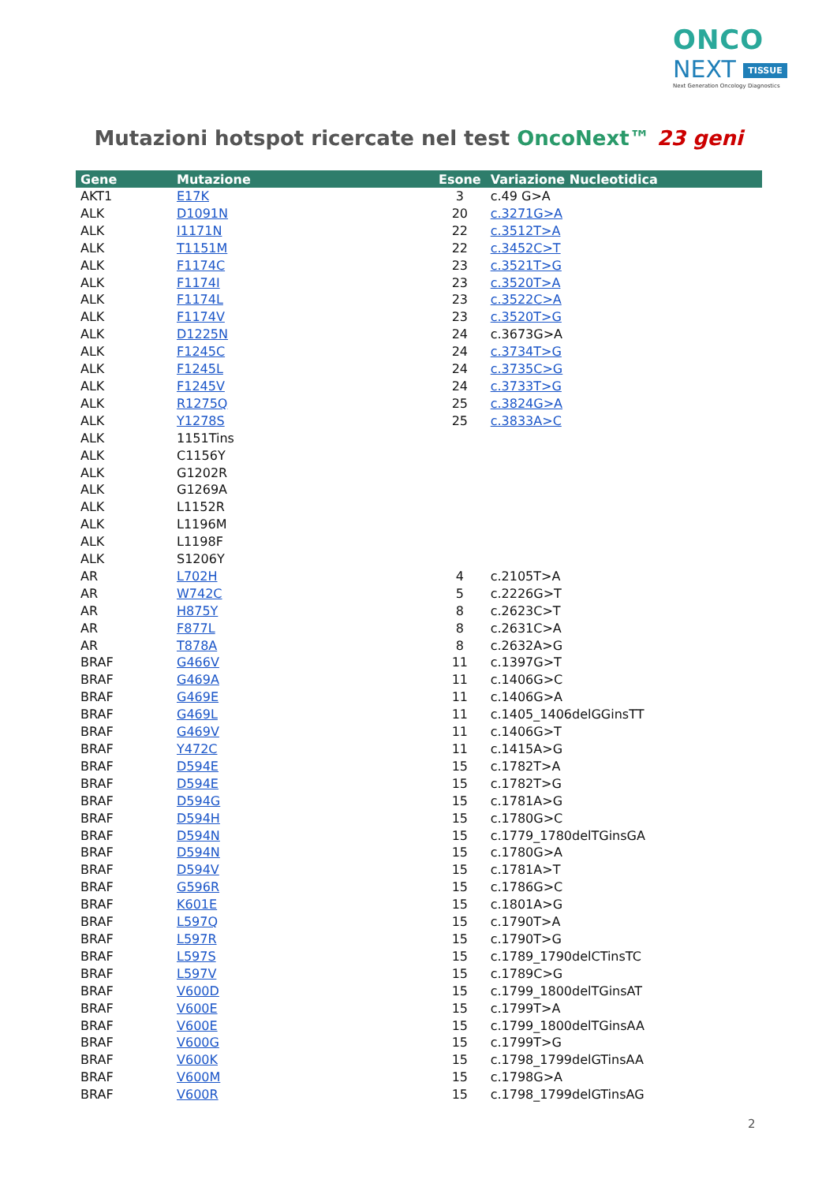ONCO
NEXT TISSUE
Next Generation Oncology Diagnostics
Mutazioni hotspot ricercate nel test OncoNext™ 23 geni
| Gene | Mutazione | Esone | Variazione Nucleotidica |
| --- | --- | --- | --- |
| AKT1 | E17K | 3 | c.49 G>A |
| ALK | D1091N | 20 | c.3271G>A |
| ALK | I1171N | 22 | c.3512T>A |
| ALK | T1151M | 22 | c.3452C>T |
| ALK | F1174C | 23 | c.3521T>G |
| ALK | F1174I | 23 | c.3520T>A |
| ALK | F1174L | 23 | c.3522C>A |
| ALK | F1174V | 23 | c.3520T>G |
| ALK | D1225N | 24 | c.3673G>A |
| ALK | F1245C | 24 | c.3734T>G |
| ALK | F1245L | 24 | c.3735C>G |
| ALK | F1245V | 24 | c.3733T>G |
| ALK | R1275Q | 25 | c.3824G>A |
| ALK | Y1278S | 25 | c.3833A>C |
| ALK | 1151Tins | | |
| ALK | C1156Y | | |
| ALK | G1202R | | |
| ALK | G1269A | | |
| ALK | L1152R | | |
| ALK | L1196M | | |
| ALK | L1198F | | |
| ALK | S1206Y | | |
| AR | L702H | 4 | c.2105T>A |
| AR | W742C | 5 | c.2226G>T |
| AR | H875Y | 8 | c.2623C>T |
| AR | F877L | 8 | c.2631C>A |
| AR | T878A | 8 | c.2632A>G |
| BRAF | G466V | 11 | c.1397G>T |
| BRAF | G469A | 11 | c.1406G>C |
| BRAF | G469E | 11 | c.1406G>A |
| BRAF | G469L | 11 | c.1405_1406delGGinsTT |
| BRAF | G469V | 11 | c.1406G>T |
| BRAF | Y472C | 11 | c.1415A>G |
| BRAF | D594E | 15 | c.1782T>A |
| BRAF | D594E | 15 | c.1782T>G |
| BRAF | D594G | 15 | c.1781A>G |
| BRAF | D594H | 15 | c.1780G>C |
| BRAF | D594N | 15 | c.1779_1780delTGinsGA |
| BRAF | D594N | 15 | c.1780G>A |
| BRAF | D594V | 15 | c.1781A>T |
| BRAF | G596R | 15 | c.1786G>C |
| BRAF | K601E | 15 | c.1801A>G |
| BRAF | L597Q | 15 | c.1790T>A |
| BRAF | L597R | 15 | c.1790T>G |
| BRAF | L597S | 15 | c.1789_1790delCTinsTC |
| BRAF | L597V | 15 | c.1789C>G |
| BRAF | V600D | 15 | c.1799_1800delTGinsAT |
| BRAF | V600E | 15 | c.1799T>A |
| BRAF | V600E | 15 | c.1799_1800delTGinsAA |
| BRAF | V600G | 15 | c.1799T>G |
| BRAF | V600K | 15 | c.1798_1799delGTinsAA |
| BRAF | V600M | 15 | c.1798G>A |
| BRAF | V600R | 15 | c.1798_1799delGTinsAG |
2